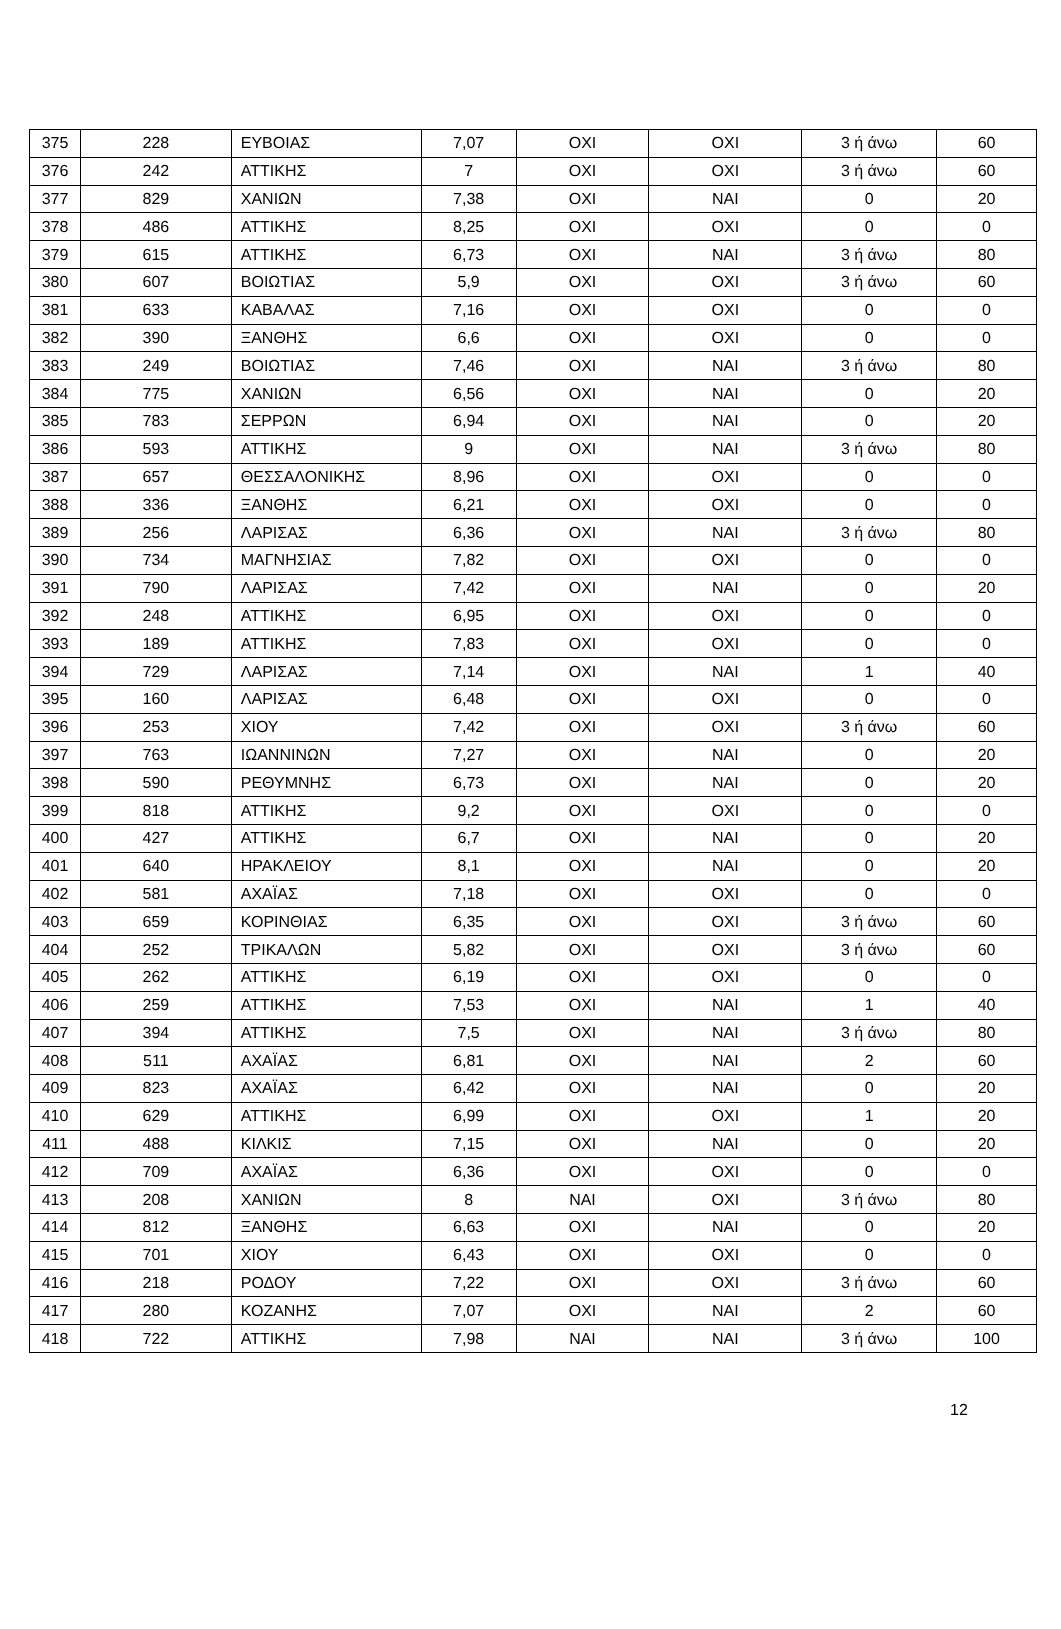| 375 | 228 | ΕΥΒΟΙΑΣ | 7,07 | ΟΧΙ | ΟΧΙ | 3 ή άνω | 60 |
| 376 | 242 | ΑΤΤΙΚΗΣ | 7 | ΟΧΙ | ΟΧΙ | 3 ή άνω | 60 |
| 377 | 829 | ΧΑΝΙΩΝ | 7,38 | ΟΧΙ | ΝΑΙ | 0 | 20 |
| 378 | 486 | ΑΤΤΙΚΗΣ | 8,25 | ΟΧΙ | ΟΧΙ | 0 | 0 |
| 379 | 615 | ΑΤΤΙΚΗΣ | 6,73 | ΟΧΙ | ΝΑΙ | 3 ή άνω | 80 |
| 380 | 607 | ΒΟΙΩΤΙΑΣ | 5,9 | ΟΧΙ | ΟΧΙ | 3 ή άνω | 60 |
| 381 | 633 | ΚΑΒΑΛΑΣ | 7,16 | ΟΧΙ | ΟΧΙ | 0 | 0 |
| 382 | 390 | ΞΑΝΘΗΣ | 6,6 | ΟΧΙ | ΟΧΙ | 0 | 0 |
| 383 | 249 | ΒΟΙΩΤΙΑΣ | 7,46 | ΟΧΙ | ΝΑΙ | 3 ή άνω | 80 |
| 384 | 775 | ΧΑΝΙΩΝ | 6,56 | ΟΧΙ | ΝΑΙ | 0 | 20 |
| 385 | 783 | ΣΕΡΡΩΝ | 6,94 | ΟΧΙ | ΝΑΙ | 0 | 20 |
| 386 | 593 | ΑΤΤΙΚΗΣ | 9 | ΟΧΙ | ΝΑΙ | 3 ή άνω | 80 |
| 387 | 657 | ΘΕΣΣΑΛΟΝΙΚΗΣ | 8,96 | ΟΧΙ | ΟΧΙ | 0 | 0 |
| 388 | 336 | ΞΑΝΘΗΣ | 6,21 | ΟΧΙ | ΟΧΙ | 0 | 0 |
| 389 | 256 | ΛΑΡΙΣΑΣ | 6,36 | ΟΧΙ | ΝΑΙ | 3 ή άνω | 80 |
| 390 | 734 | ΜΑΓΝΗΣΙΑΣ | 7,82 | ΟΧΙ | ΟΧΙ | 0 | 0 |
| 391 | 790 | ΛΑΡΙΣΑΣ | 7,42 | ΟΧΙ | ΝΑΙ | 0 | 20 |
| 392 | 248 | ΑΤΤΙΚΗΣ | 6,95 | ΟΧΙ | ΟΧΙ | 0 | 0 |
| 393 | 189 | ΑΤΤΙΚΗΣ | 7,83 | ΟΧΙ | ΟΧΙ | 0 | 0 |
| 394 | 729 | ΛΑΡΙΣΑΣ | 7,14 | ΟΧΙ | ΝΑΙ | 1 | 40 |
| 395 | 160 | ΛΑΡΙΣΑΣ | 6,48 | ΟΧΙ | ΟΧΙ | 0 | 0 |
| 396 | 253 | ΧΙΟΥ | 7,42 | ΟΧΙ | ΟΧΙ | 3 ή άνω | 60 |
| 397 | 763 | ΙΩΑΝΝΙΝΩΝ | 7,27 | ΟΧΙ | ΝΑΙ | 0 | 20 |
| 398 | 590 | ΡΕΘΥΜΝΗΣ | 6,73 | ΟΧΙ | ΝΑΙ | 0 | 20 |
| 399 | 818 | ΑΤΤΙΚΗΣ | 9,2 | ΟΧΙ | ΟΧΙ | 0 | 0 |
| 400 | 427 | ΑΤΤΙΚΗΣ | 6,7 | ΟΧΙ | ΝΑΙ | 0 | 20 |
| 401 | 640 | ΗΡΑΚΛΕΙΟΥ | 8,1 | ΟΧΙ | ΝΑΙ | 0 | 20 |
| 402 | 581 | ΑΧΑΪΑΣ | 7,18 | ΟΧΙ | ΟΧΙ | 0 | 0 |
| 403 | 659 | ΚΟΡΙΝΘΙΑΣ | 6,35 | ΟΧΙ | ΟΧΙ | 3 ή άνω | 60 |
| 404 | 252 | ΤΡΙΚΑΛΩΝ | 5,82 | ΟΧΙ | ΟΧΙ | 3 ή άνω | 60 |
| 405 | 262 | ΑΤΤΙΚΗΣ | 6,19 | ΟΧΙ | ΟΧΙ | 0 | 0 |
| 406 | 259 | ΑΤΤΙΚΗΣ | 7,53 | ΟΧΙ | ΝΑΙ | 1 | 40 |
| 407 | 394 | ΑΤΤΙΚΗΣ | 7,5 | ΟΧΙ | ΝΑΙ | 3 ή άνω | 80 |
| 408 | 511 | ΑΧΑΪΑΣ | 6,81 | ΟΧΙ | ΝΑΙ | 2 | 60 |
| 409 | 823 | ΑΧΑΪΑΣ | 6,42 | ΟΧΙ | ΝΑΙ | 0 | 20 |
| 410 | 629 | ΑΤΤΙΚΗΣ | 6,99 | ΟΧΙ | ΟΧΙ | 1 | 20 |
| 411 | 488 | ΚΙΛΚΙΣ | 7,15 | ΟΧΙ | ΝΑΙ | 0 | 20 |
| 412 | 709 | ΑΧΑΪΑΣ | 6,36 | ΟΧΙ | ΟΧΙ | 0 | 0 |
| 413 | 208 | ΧΑΝΙΩΝ | 8 | ΝΑΙ | ΟΧΙ | 3 ή άνω | 80 |
| 414 | 812 | ΞΑΝΘΗΣ | 6,63 | ΟΧΙ | ΝΑΙ | 0 | 20 |
| 415 | 701 | ΧΙΟΥ | 6,43 | ΟΧΙ | ΟΧΙ | 0 | 0 |
| 416 | 218 | ΡΟΔΟΥ | 7,22 | ΟΧΙ | ΟΧΙ | 3 ή άνω | 60 |
| 417 | 280 | ΚΟΖΑΝΗΣ | 7,07 | ΟΧΙ | ΝΑΙ | 2 | 60 |
| 418 | 722 | ΑΤΤΙΚΗΣ | 7,98 | ΝΑΙ | ΝΑΙ | 3 ή άνω | 100 |
12